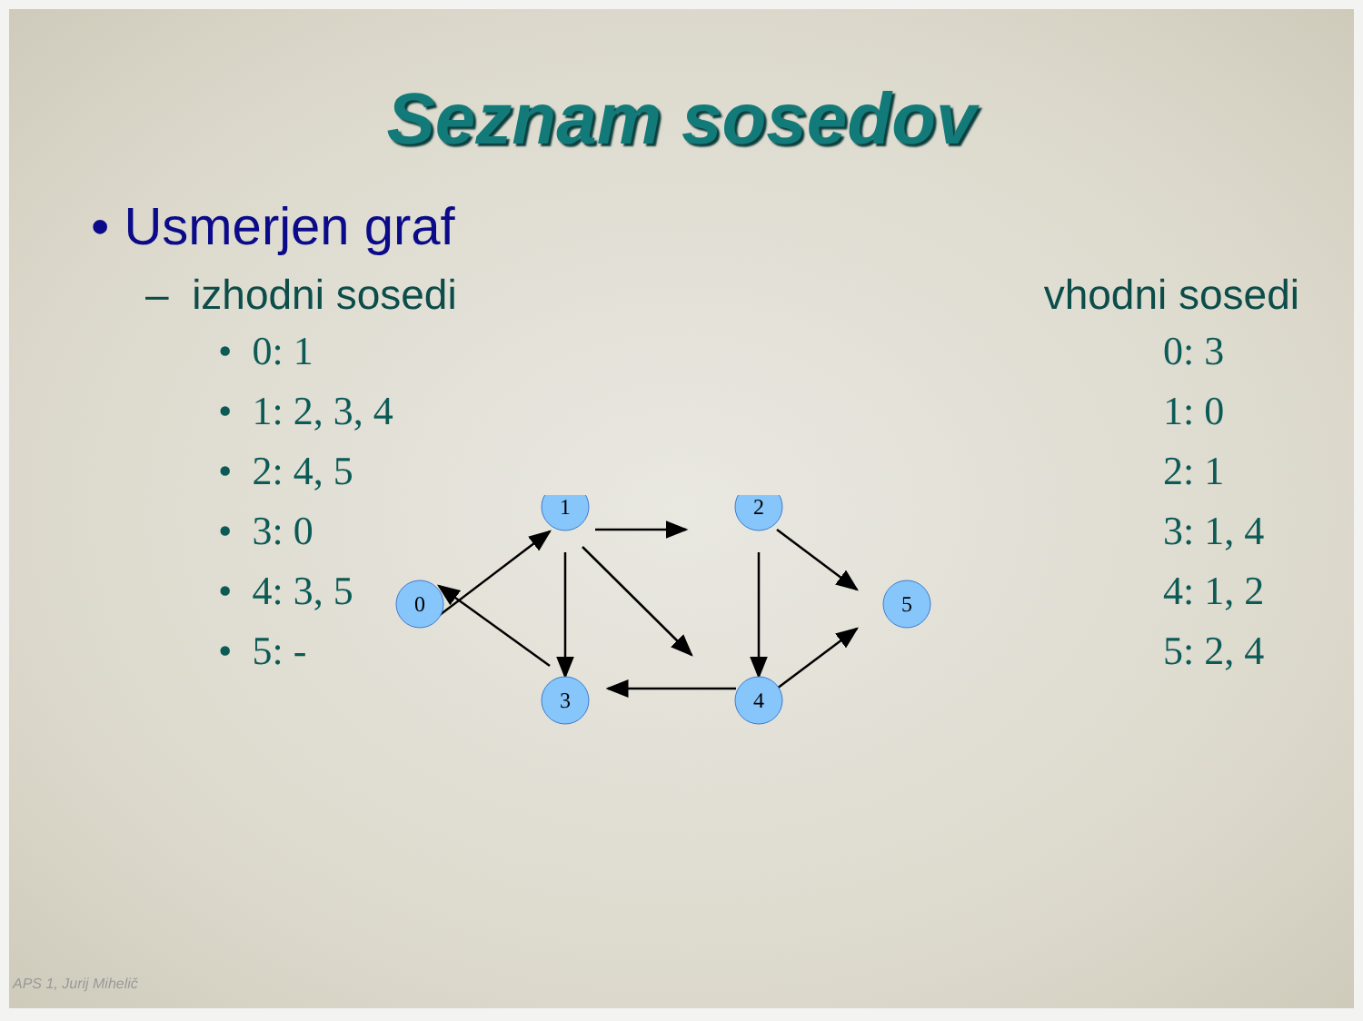Seznam sosedov
• Usmerjen graf
– izhodni sosedi vhodni sosedi
• 0: 1
• 1: 2, 3, 4
• 2: 4, 5
• 3: 0
• 4: 3, 5
• 5: -
0: 3
1: 0
2: 1
3: 1, 4
4: 1, 2
5: 2, 4
0
1
2
3
4
5
APS 1, Jurij Mihelič